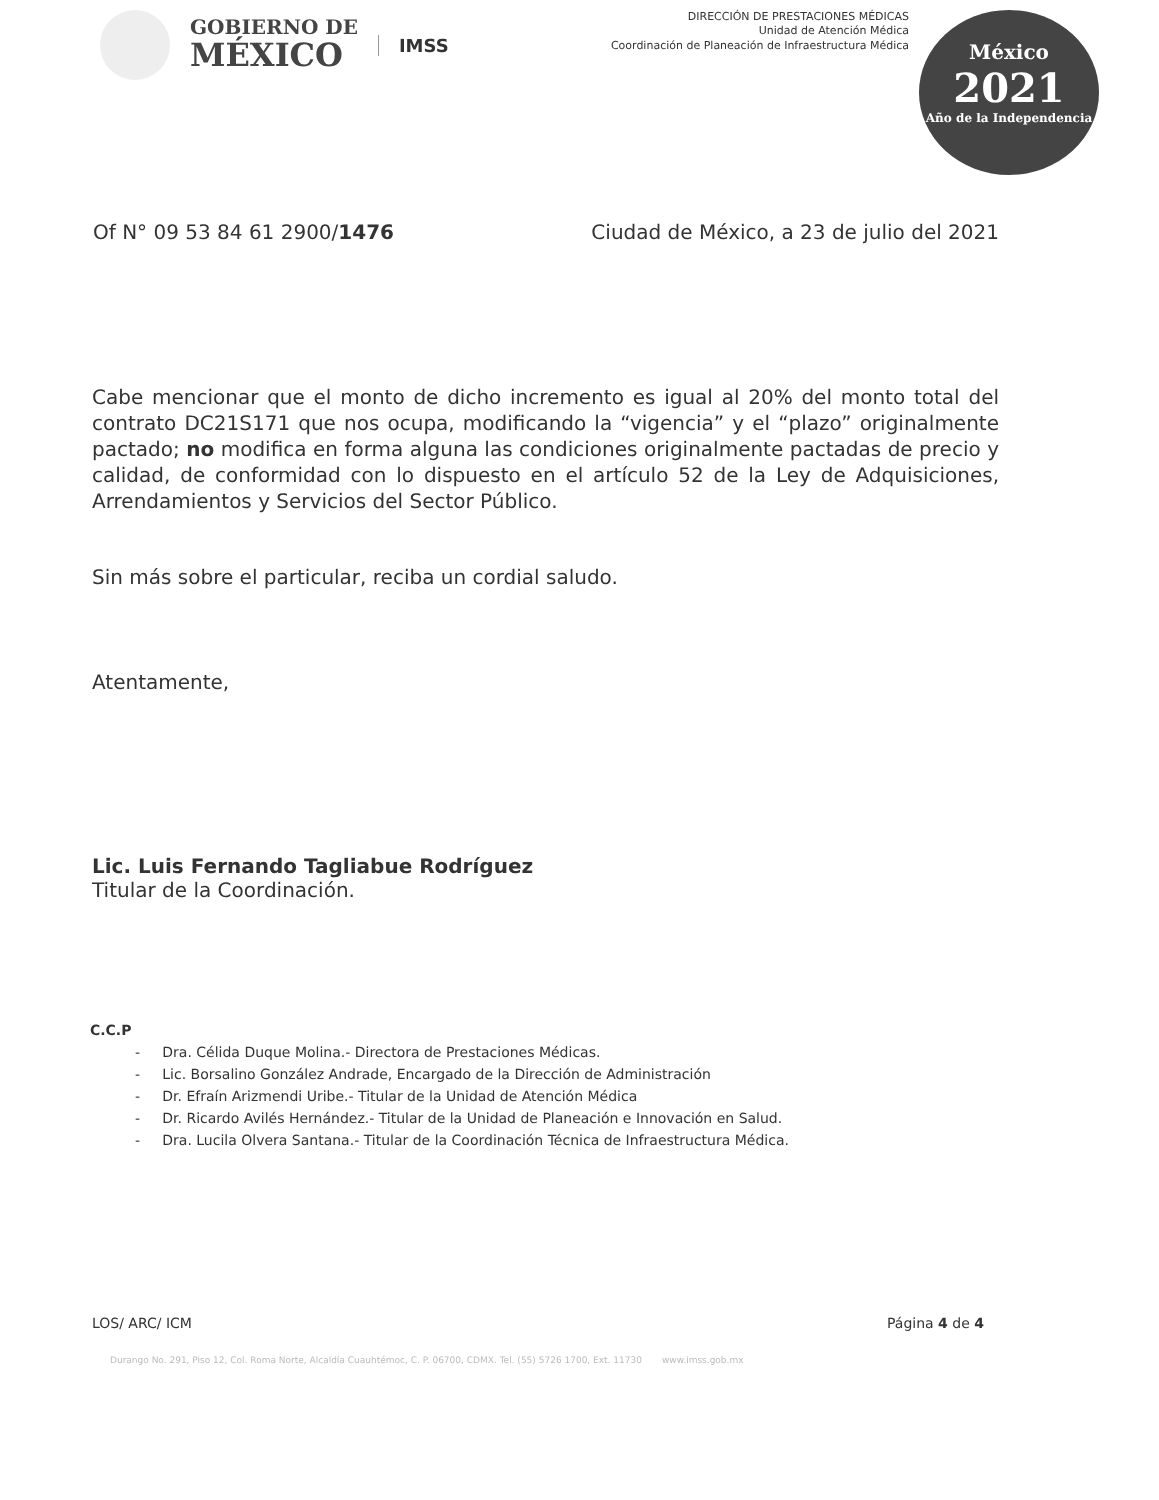GOBIERNO DE
MÉXICO
IMSS
DIRECCIÓN DE PRESTACIONES MÉDICAS
Unidad de Atención Médica
Coordinación de Planeación de Infraestructura Médica
México
2021
Año de la Independencia
Of N° 09 53 84 61 2900/1476 Ciudad de México, a 23 de julio del 2021
Cabe mencionar que el monto de dicho incremento es igual al 20% del monto total del contrato DC21S171 que nos ocupa, modificando la “vigencia” y el “plazo” originalmente pactado; no modifica en forma alguna las condiciones originalmente pactadas de precio y calidad, de conformidad con lo dispuesto en el artículo 52 de la Ley de Adquisiciones, Arrendamientos y Servicios del Sector Público.
Sin más sobre el particular, reciba un cordial saludo.
Atentamente,
Lic. Luis Fernando Tagliabue Rodríguez
Titular de la Coordinación.
C.C.P
- Dra. Célida Duque Molina.- Directora de Prestaciones Médicas.
- Lic. Borsalino González Andrade, Encargado de la Dirección de Administración
- Dr. Efraín Arizmendi Uribe.- Titular de la Unidad de Atención Médica
- Dr. Ricardo Avilés Hernández.- Titular de la Unidad de Planeación e Innovación en Salud.
- Dra. Lucila Olvera Santana.- Titular de la Coordinación Técnica de Infraestructura Médica.
LOS/ ARC/ ICM Página 4 de 4
Durango No. 291, Piso 12, Col. Roma Norte, Alcaldía Cuauhtémoc, C. P. 06700, CDMX. Tel. (55) 5726 1700, Ext. 11730 www.imss.gob.mx